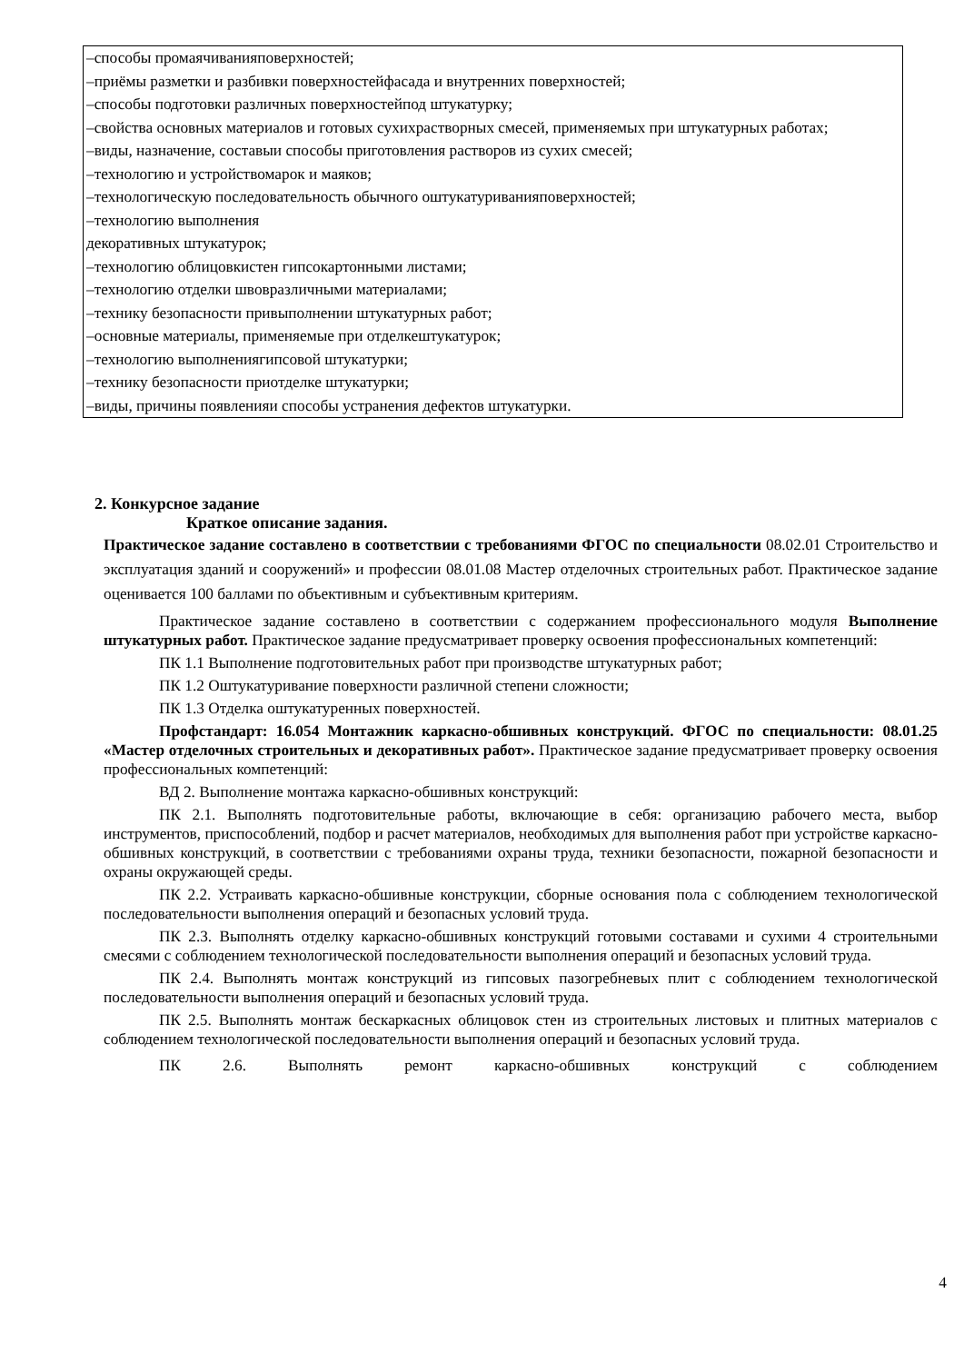| –способы промаячиванияповерхностей; –приёмы разметки и разбивки поверхностейфасада и внутренних поверхностей; –способы подготовки различных поверхностейпод штукатурку; –свойства основных материалов и готовых сухихрастворных смесей, применяемых при штукатурных работах; –виды, назначение, составыи способы приготовления растворов из сухих смесей; –технологию и устройствомарок и маяков; –технологическую последовательность обычного оштукатуриванияповерхностей; –технологию выполнения декоративных штукатурок; –технологию облицовкистен гипсокартонными листами; –технологию отделки швовразличными материалами; –технику безопасности привыполнении штукатурных работ; –основные материалы, применяемые при отделкештукатурок; –технологию выполнениягипсовой штукатурки; –технику безопасности приотделке штукатурки; –виды, причины появленияи способы устранения дефектов штукатурки. |
2. Конкурсное задание
Краткое описание задания.
Практическое задание составлено в соответствии с требованиями ФГОС по специальности 08.02.01 Строительство и эксплуатация зданий и сооружений» и профессии 08.01.08 Мастер отделочных строительных работ. Практическое задание оценивается 100 баллами по объективным и субъективным критериям.
Практическое задание составлено в соответствии с содержанием профессионального модуля Выполнение штукатурных работ. Практическое задание предусматривает проверку освоения профессиональных компетенций:
ПК 1.1 Выполнение подготовительных работ при производстве штукатурных работ;
ПК 1.2 Оштукатуривание поверхности различной степени сложности;
ПК 1.3 Отделка оштукатуренных поверхностей.
Профстандарт: 16.054 Монтажник каркасно-обшивных конструкций. ФГОС по специальности: 08.01.25 «Мастер отделочных строительных и декоративных работ». Практическое задание предусматривает проверку освоения профессиональных компетенций:
ВД 2. Выполнение монтажа каркасно-обшивных конструкций:
ПК 2.1. Выполнять подготовительные работы, включающие в себя: организацию рабочего места, выбор инструментов, приспособлений, подбор и расчет материалов, необходимых для выполнения работ при устройстве каркасно-обшивных конструкций, в соответствии с требованиями охраны труда, техники безопасности, пожарной безопасности и охраны окружающей среды.
ПК 2.2. Устраивать каркасно-обшивные конструкции, сборные основания пола с соблюдением технологической последовательности выполнения операций и безопасных условий труда.
ПК 2.3. Выполнять отделку каркасно-обшивных конструкций готовыми составами и сухими 4 строительными смесями с соблюдением технологической последовательности выполнения операций и безопасных условий труда.
ПК 2.4. Выполнять монтаж конструкций из гипсовых пазогребневых плит с соблюдением технологической последовательности выполнения операций и безопасных условий труда.
ПК 2.5. Выполнять монтаж бескаркасных облицовок стен из строительных листовых и плитных материалов с соблюдением технологической последовательности выполнения операций и безопасных условий труда.
ПК 2.6. Выполнять ремонт каркасно-обшивных конструкций с соблюдением
4